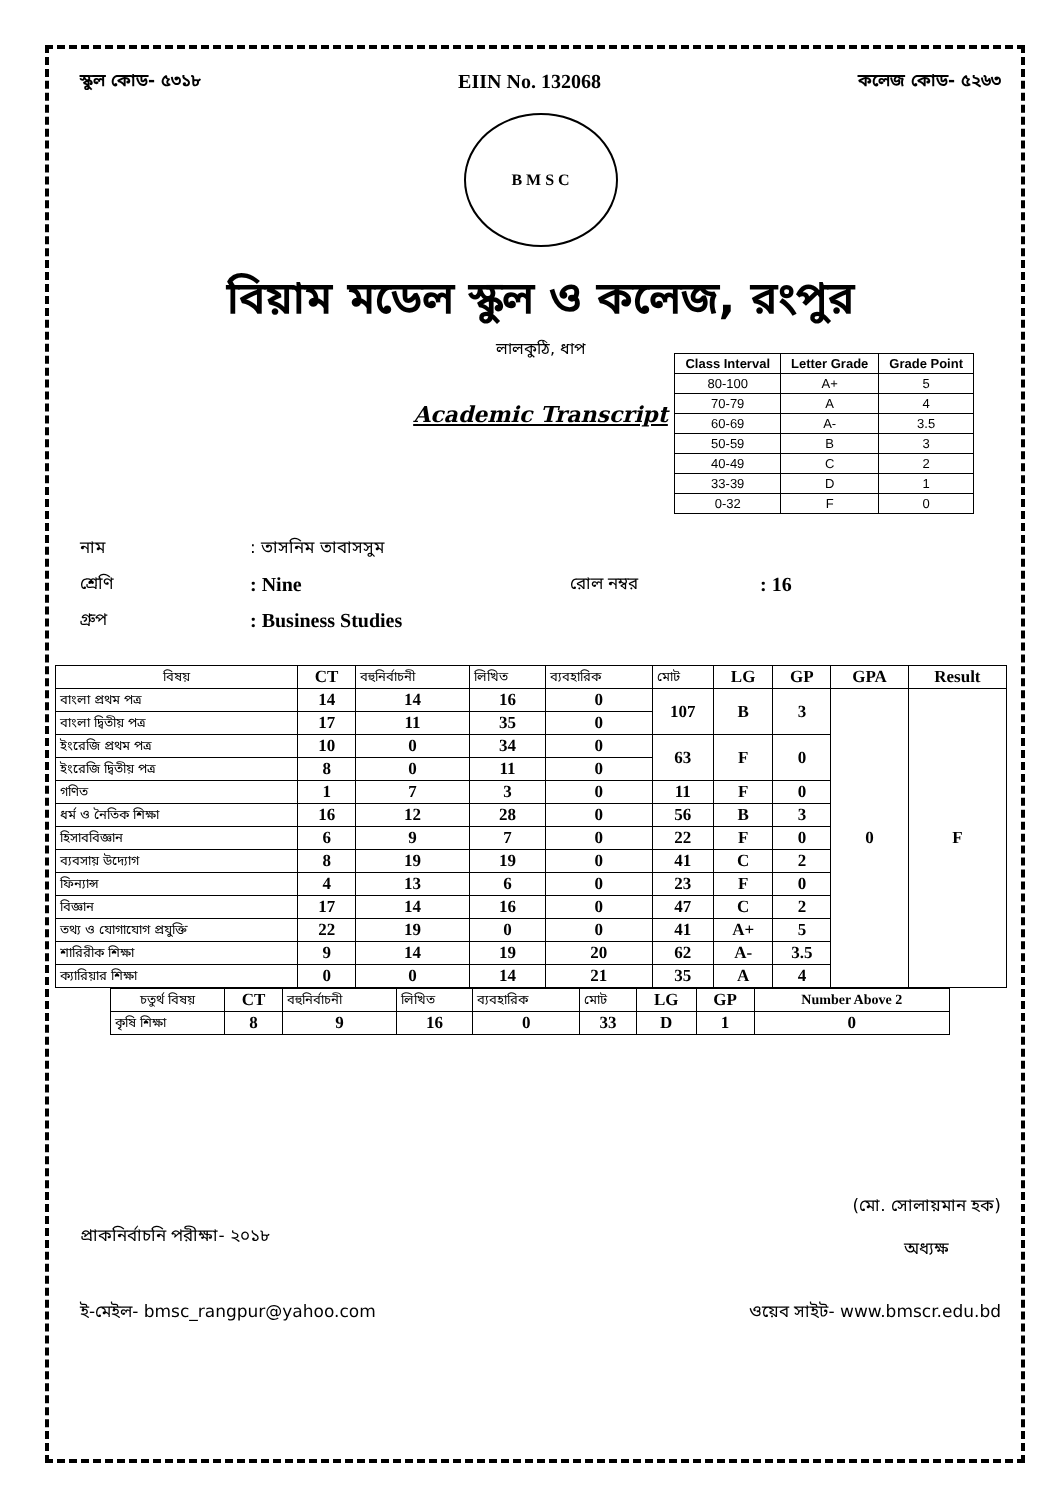স্কুল কোড- ৫৩১৮ EIIN No. 132068 কলেজ কোড- ৫২৬৩
B M S C
বিয়াম মডেল স্কুল ও কলেজ, রংপুর
লালকুঠি, ধাপ
| Class Interval | Letter Grade | Grade Point |
| --- | --- | --- |
| 80-100 | A+ | 5 |
| 70-79 | A | 4 |
| 60-69 | A- | 3.5 |
| 50-59 | B | 3 |
| 40-49 | C | 2 |
| 33-39 | D | 1 |
| 0-32 | F | 0 |
Academic Transcript
নাম: তাসনিম তাবাসসুম
শ্রেণি: Nine রোল নম্বর: 16
গ্রুপ: Business Studies
| বিষয় | CT | বহুনির্বাচনী | লিখিত | ব্যবহারিক | মোট | LG | GP | GPA | Result |
| --- | --- | --- | --- | --- | --- | --- | --- | --- | --- |
| বাংলা প্রথম পত্র | 14 | 14 | 16 | 0 | 107 | B | 3 | 0 | F |
| বাংলা দ্বিতীয় পত্র | 17 | 11 | 35 | 0 | | | | | |
| ইংরেজি প্রথম পত্র | 10 | 0 | 34 | 0 | 63 | F | 0 | | |
| ইংরেজি দ্বিতীয় পত্র | 8 | 0 | 11 | 0 | | | | | |
| গণিত | 1 | 7 | 3 | 0 | 11 | F | 0 | | |
| ধর্ম ও নৈতিক শিক্ষা | 16 | 12 | 28 | 0 | 56 | B | 3 | | |
| হিসাববিজ্ঞান | 6 | 9 | 7 | 0 | 22 | F | 0 | | |
| ব্যবসায় উদ্যোগ | 8 | 19 | 19 | 0 | 41 | C | 2 | | |
| ফিন্যান্স | 4 | 13 | 6 | 0 | 23 | F | 0 | | |
| বিজ্ঞান | 17 | 14 | 16 | 0 | 47 | C | 2 | | |
| তথ্য ও যোগাযোগ প্রযুক্তি | 22 | 19 | 0 | 0 | 41 | A+ | 5 | | |
| শারিরীক শিক্ষা | 9 | 14 | 19 | 20 | 62 | A- | 3.5 | | |
| ক্যারিয়ার শিক্ষা | 0 | 0 | 14 | 21 | 35 | A | 4 | | |
| চতুর্থ বিষয় | CT | বহুনির্বাচনী | লিখিত | ব্যবহারিক | মোট | LG | GP | Number Above 2 |
| --- | --- | --- | --- | --- | --- | --- | --- | --- |
| কৃষি শিক্ষা | 8 | 9 | 16 | 0 | 33 | D | 1 | 0 |
প্রাকনির্বাচনি পরীক্ষা- ২০১৮ (মো. সোলায়মান হক)
অধ্যক্ষ
ই-মেইল- bmsc_rangpur@yahoo.com ওয়েব সাইট- www.bmscr.edu.bd